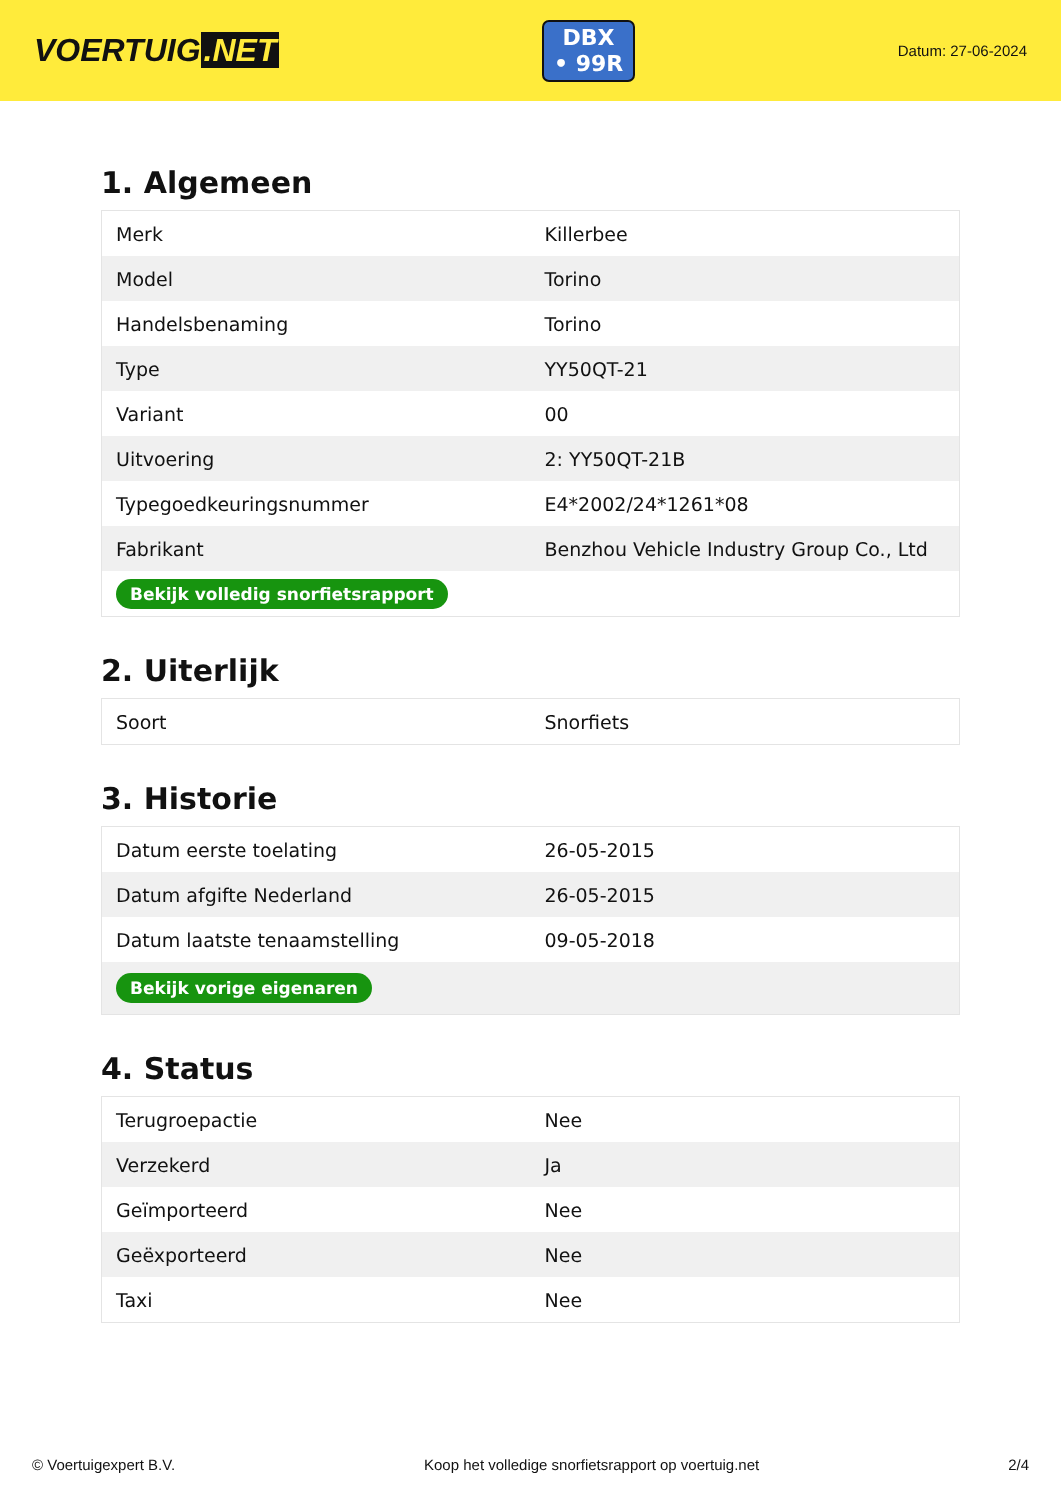VOERTUIG.NET
DBX
• 99R
Datum: 27-06-2024
1. Algemeen
| Merk | Killerbee |
| Model | Torino |
| Handelsbenaming | Torino |
| Type | YY50QT-21 |
| Variant | 00 |
| Uitvoering | 2: YY50QT-21B |
| Typegoedkeuringsnummer | E4*2002/24*1261*08 |
| Fabrikant | Benzhou Vehicle Industry Group Co., Ltd |
| Bekijk volledig snorfietsrapport | |
2. Uiterlijk
| Soort | Snorfiets |
3. Historie
| Datum eerste toelating | 26-05-2015 |
| Datum afgifte Nederland | 26-05-2015 |
| Datum laatste tenaamstelling | 09-05-2018 |
| Bekijk vorige eigenaren | |
4. Status
| Terugroepactie | Nee |
| Verzekerd | Ja |
| Geïmporteerd | Nee |
| Geëxporteerd | Nee |
| Taxi | Nee |
© Voertuigexpert B.V. Koop het volledige snorfietsrapport op voertuig.net 2/4